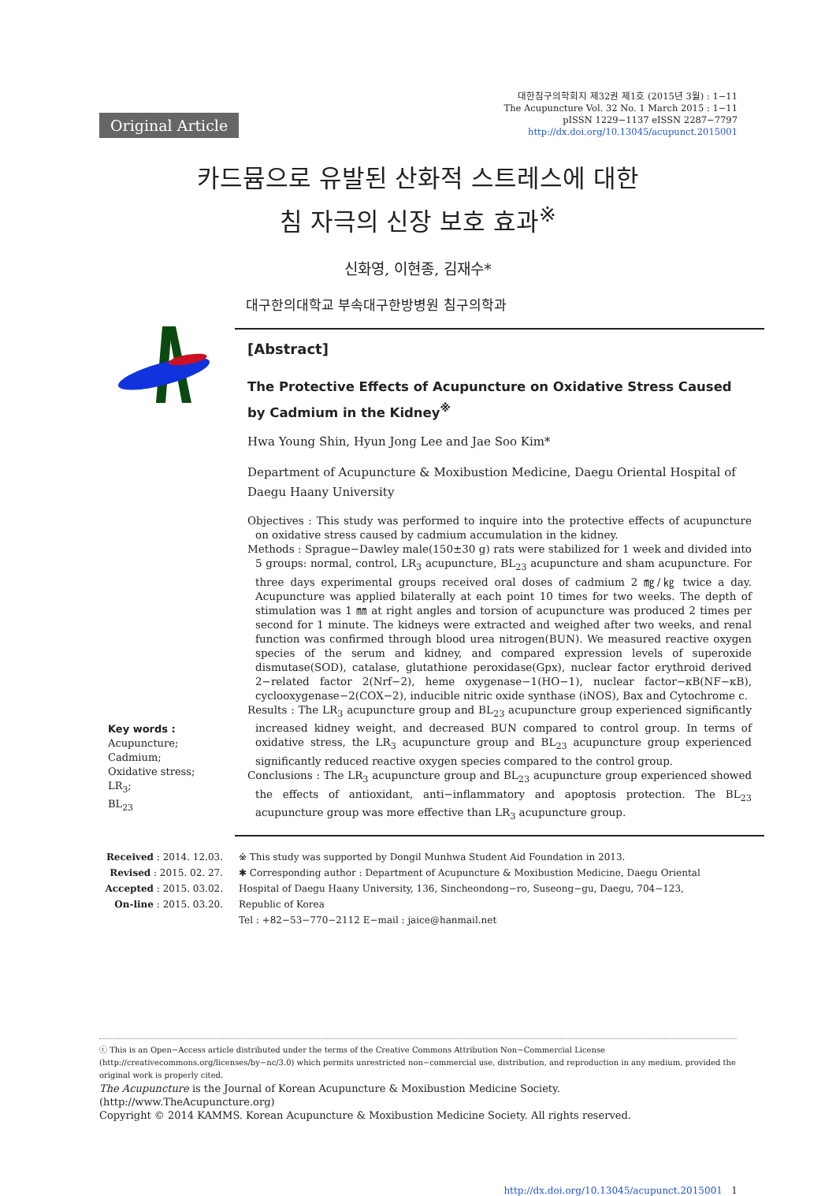Original Article
대한침구의학회지 제32권 제1호 (2015년 3월) : 1−11
The Acupuncture Vol. 32 No. 1 March 2015 : 1−11
pISSN 1229−1137 eISSN 2287−7797
http://dx.doi.org/10.13045/acupunct.2015001
카드뮴으로 유발된 산화적 스트레스에 대한
침 자극의 신장 보호 효과<sup>※</sup>
신화영, 이현종, 김재수*
대구한의대학교 부속대구한방병원 침구의학과
Key words :
Acupuncture;
Cadmium;
Oxidative stress;
LR<sub>3</sub>;
BL<sub>23</sub>
[Abstract]
The Protective Effects of Acupuncture on Oxidative Stress Caused by Cadmium in the Kidney<sup>※</sup>
Hwa Young Shin, Hyun Jong Lee and Jae Soo Kim*
Department of Acupuncture & Moxibustion Medicine, Daegu Oriental Hospital of
Daegu Haany University
Objectives : This study was performed to inquire into the protective effects of acupuncture on oxidative stress caused by cadmium accumulation in the kidney.
Methods : Sprague−Dawley male(150±30 g) rats were stabilized for 1 week and divided into 5 groups: normal, control, LR<sub>3</sub> acupuncture, BL<sub>23</sub> acupuncture and sham acupuncture. For three days experimental groups received oral doses of cadmium 2 ㎎/㎏ twice a day. Acupuncture was applied bilaterally at each point 10 times for two weeks. The depth of stimulation was 1 ㎜ at right angles and torsion of acupuncture was produced 2 times per second for 1 minute. The kidneys were extracted and weighed after two weeks, and renal function was confirmed through blood urea nitrogen(BUN). We measured reactive oxygen species of the serum and kidney, and compared expression levels of superoxide dismutase(SOD), catalase, glutathione peroxidase(Gpx), nuclear factor erythroid derived 2−related factor 2(Nrf−2), heme oxygenase−1(HO−1), nuclear factor−κB(NF−κB), cyclooxygenase−2(COX−2), inducible nitric oxide synthase (iNOS), Bax and Cytochrome c.
Results : The LR<sub>3</sub> acupuncture group and BL<sub>23</sub> acupuncture group experienced significantly increased kidney weight, and decreased BUN compared to control group. In terms of oxidative stress, the LR<sub>3</sub> acupuncture group and BL<sub>23</sub> acupuncture group experienced significantly reduced reactive oxygen species compared to the control group.
Conclusions : The LR<sub>3</sub> acupuncture group and BL<sub>23</sub> acupuncture group experienced showed the effects of antioxidant, anti−inflammatory and apoptosis protection. The BL<sub>23</sub> acupuncture group was more effective than LR<sub>3</sub> acupuncture group.
Received : 2014. 12.03.
Revised : 2015. 02. 27.
Accepted : 2015. 03.02.
On-line : 2015. 03.20.
※ This study was supported by Dongil Munhwa Student Aid Foundation in 2013.
✱ Corresponding author : Department of Acupuncture & Moxibustion Medicine, Daegu Oriental Hospital of Daegu Haany University, 136, Sincheondong−ro, Suseong−gu, Daegu, 704−123, Republic of Korea
Tel : +82−53−770−2112 E−mail : jaice@hanmail.net
ⓒ This is an Open−Access article distributed under the terms of the Creative Commons Attribution Non−Commercial License (http://creativecommons.org/licenses/by−nc/3.0) which permits unrestricted non−commercial use, distribution, and reproduction in any medium, provided the original work is properly cited.
The Acupuncture is the Journal of Korean Acupuncture & Moxibustion Medicine Society. (http://www.TheAcupuncture.org)
Copyright © 2014 KAMMS. Korean Acupuncture & Moxibustion Medicine Society. All rights reserved.
http://dx.doi.org/10.13045/acupunct.2015001 1